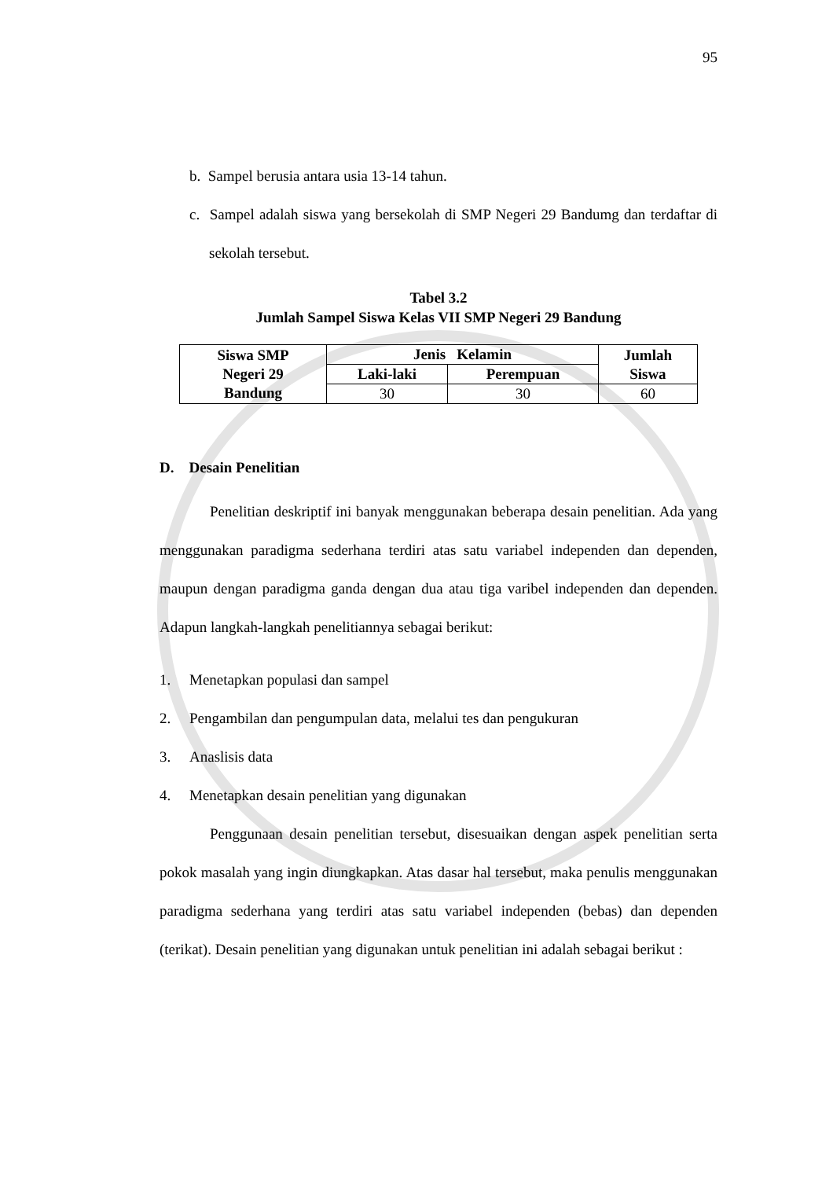95
b. Sampel berusia antara usia 13-14 tahun.
c. Sampel adalah siswa yang bersekolah di SMP Negeri 29 Bandumg dan terdaftar di sekolah tersebut.
Tabel 3.2
Jumlah Sampel Siswa Kelas VII SMP Negeri 29 Bandung
| Siswa SMP Negeri 29 Bandung | Jenis Kelamin | | Jumlah Siswa |
| --- | --- | --- | --- |
| | Laki-laki | Perempuan | |
| | 30 | 30 | 60 |
D. Desain Penelitian
Penelitian deskriptif ini banyak menggunakan beberapa desain penelitian. Ada yang menggunakan paradigma sederhana terdiri atas satu variabel independen dan dependen, maupun dengan paradigma ganda dengan dua atau tiga varibel independen dan dependen. Adapun langkah-langkah penelitiannya sebagai berikut:
1. Menetapkan populasi dan sampel
2. Pengambilan dan pengumpulan data, melalui tes dan pengukuran
3. Anaslisis data
4. Menetapkan desain penelitian yang digunakan
Penggunaan desain penelitian tersebut, disesuaikan dengan aspek penelitian serta pokok masalah yang ingin diungkapkan. Atas dasar hal tersebut, maka penulis menggunakan paradigma sederhana yang terdiri atas satu variabel independen (bebas) dan dependen (terikat). Desain penelitian yang digunakan untuk penelitian ini adalah sebagai berikut :